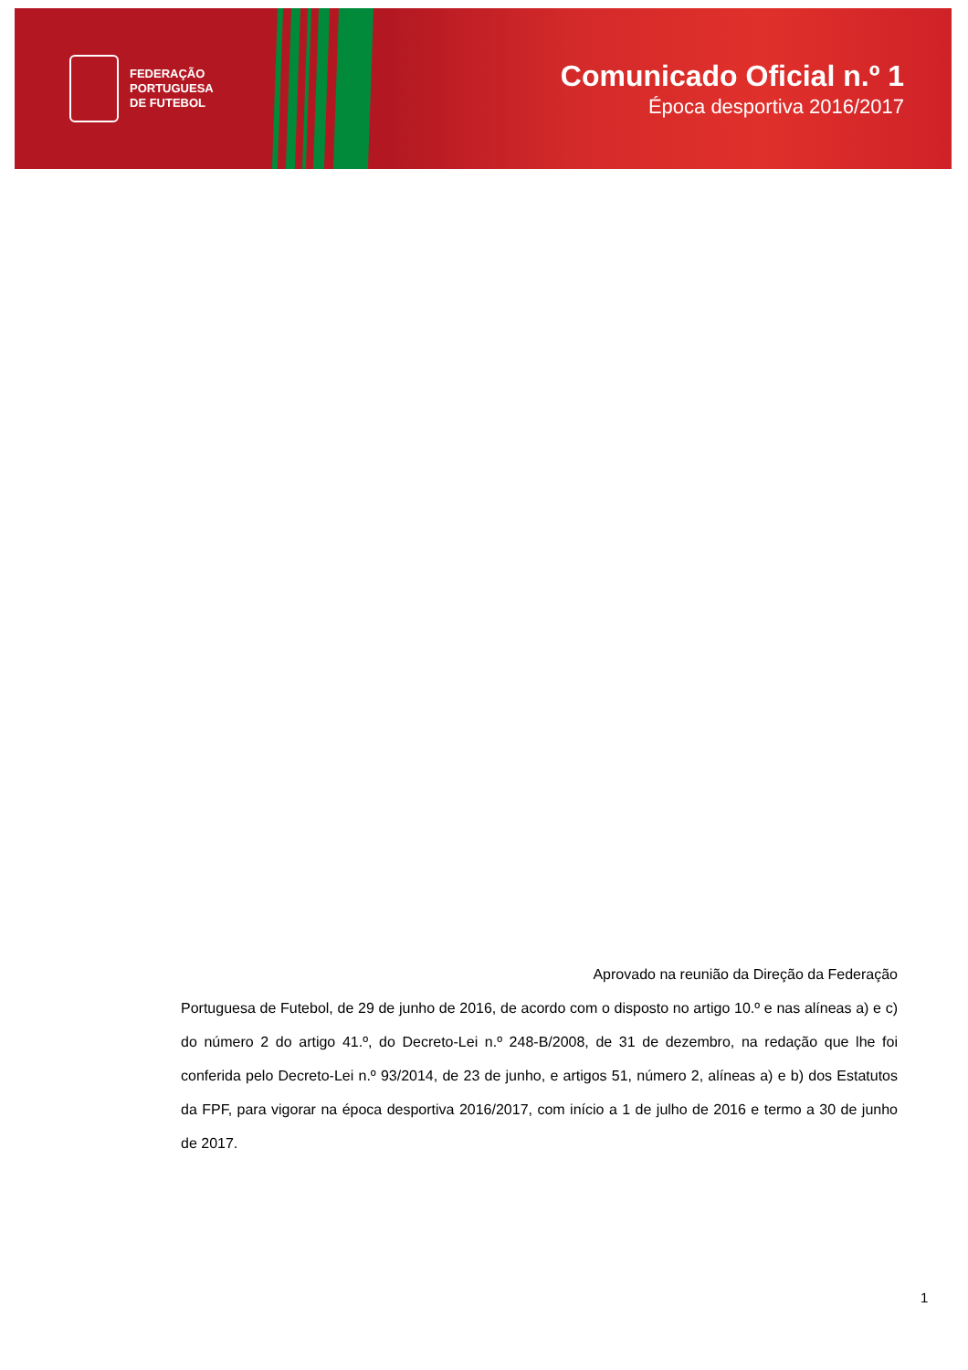FEDERAÇÃO
PORTUGUESA
DE FUTEBOL
Comunicado Oficial n.º 1
Época desportiva 2016/2017
Aprovado na reunião da Direção da Federação
Portuguesa de Futebol, de 29 de junho de 2016, de acordo com o disposto no artigo 10.º e nas alíneas a) e c) do número 2 do artigo 41.º, do Decreto-Lei n.º 248-B/2008, de 31 de dezembro, na redação que lhe foi conferida pelo Decreto-Lei n.º 93/2014, de 23 de junho, e artigos 51, número 2, alíneas a) e b) dos Estatutos da FPF, para vigorar na época desportiva 2016/2017, com início a 1 de julho de 2016 e termo a 30 de junho de 2017.
1